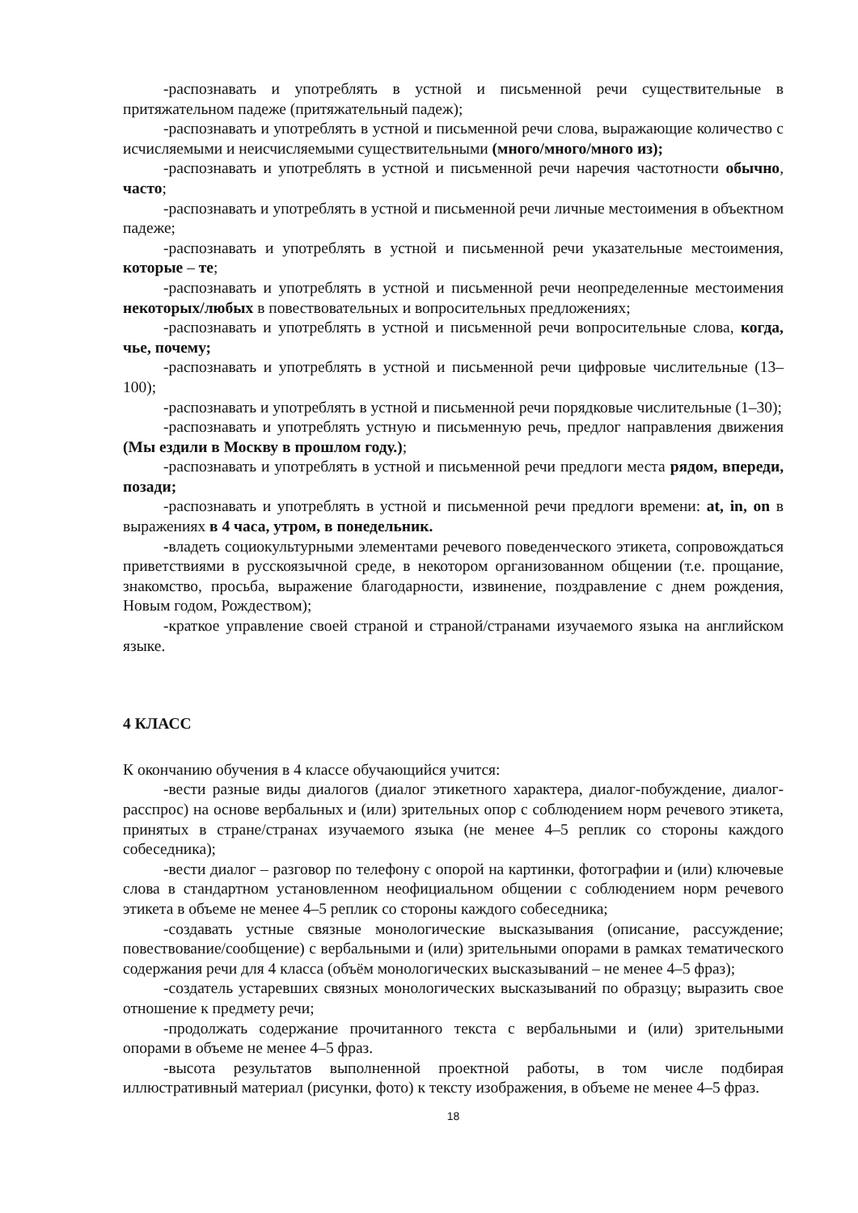-распознавать и употреблять в устной и письменной речи существительные в притяжательном падеже (притяжательный падеж);
-распознавать и употреблять в устной и письменной речи слова, выражающие количество с исчисляемыми и неисчисляемыми существительными (много/много/много из);
-распознавать и употреблять в устной и письменной речи наречия частотности обычно, часто;
-распознавать и употреблять в устной и письменной речи личные местоимения в объектном падеже;
-распознавать и употреблять в устной и письменной речи указательные местоимения, которые – те;
-распознавать и употреблять в устной и письменной речи неопределенные местоимения некоторых/любых в повествовательных и вопросительных предложениях;
-распознавать и употреблять в устной и письменной речи вопросительные слова, когда, чье, почему;
-распознавать и употреблять в устной и письменной речи цифровые числительные (13–100);
-распознавать и употреблять в устной и письменной речи порядковые числительные (1–30);
-распознавать и употреблять устную и письменную речь, предлог направления движения (Мы ездили в Москву в прошлом году.);
-распознавать и употреблять в устной и письменной речи предлоги места рядом, впереди, позади;
-распознавать и употреблять в устной и письменной речи предлоги времени: at, in, on в выражениях в 4 часа, утром, в понедельник.
-владеть социокультурными элементами речевого поведенческого этикета, сопровождаться приветствиями в русскоязычной среде, в некотором организованном общении (т.е. прощание, знакомство, просьба, выражение благодарности, извинение, поздравление с днем рождения, Новым годом, Рождеством);
-краткое управление своей страной и страной/странами изучаемого языка на английском языке.
4 КЛАСС
К окончанию обучения в 4 классе обучающийся учится:
-вести разные виды диалогов (диалог этикетного характера, диалог-побуждение, диалог-расспрос) на основе вербальных и (или) зрительных опор с соблюдением норм речевого этикета, принятых в стране/странах изучаемого языка (не менее 4–5 реплик со стороны каждого собеседника);
-вести диалог – разговор по телефону с опорой на картинки, фотографии и (или) ключевые слова в стандартном установленном неофициальном общении с соблюдением норм речевого этикета в объеме не менее 4–5 реплик со стороны каждого собеседника;
-создавать устные связные монологические высказывания (описание, рассуждение; повествование/сообщение) с вербальными и (или) зрительными опорами в рамках тематического содержания речи для 4 класса (объём монологических высказываний – не менее 4–5 фраз);
-создатель устаревших связных монологических высказываний по образцу; выразить свое отношение к предмету речи;
-продолжать содержание прочитанного текста с вербальными и (или) зрительными опорами в объеме не менее 4–5 фраз.
-высота результатов выполненной проектной работы, в том числе подбирая иллюстративный материал (рисунки, фото) к тексту изображения, в объеме не менее 4–5 фраз.
18